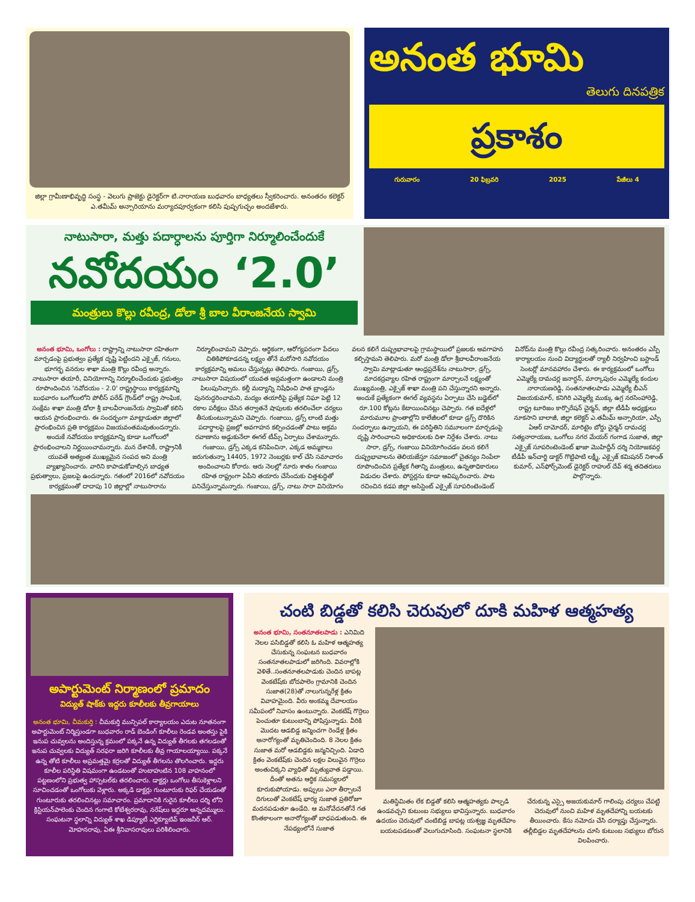జిల్లా గ్రామీణాభివృద్ధి సంస్థ - వెలుగు ప్రాజెక్టు డైరెక్టర్‌గా టి.నారాయణ బుధవారం బాధ్యతలు స్వీకరించారు. అనంతరం కలెక్టర్ ఎ.తమీమ్ అన్సారియాను మర్యాదపూర్వకంగా కలిసి పుష్పగుచ్ఛం అందజేశారు.
అనంత భూమి
తెలుగు దినపత్రిక
ప్రకాశం
గురువారం 20 ఫిబ్రవరి 2025 పేజీలు 4
నాటుసారా, మత్తు పదార్ధాలను పూర్తిగా నిర్మూలించేందుకే
నవోదయం ‘2.0’
మంత్రులు కొల్లు రవీంద్ర, డోలా శ్రీ బాల వీరాంజనేయ స్వామి
అనంత భూమి, ఒంగోలు : రాష్ట్రాన్ని నాటుసారా రహితంగా మార్చడంపై ప్రభుత్వం ప్రత్యేక దృష్టి పెట్టిందని ఎక్సైజ్, గనులు, భూగర్భ వనరుల శాఖా మంత్రి కొల్లు రవీంద్ర అన్నారు. నాటుసారా తయారీ, వినియోగాన్ని నిర్మూలించేందుకు ప్రభుత్వం రూపొందించిన 'నవోదయం - 2.0' రాష్ట్రస్థాయి కార్యక్రమాన్ని బుధవారం ఒంగోలులోని పోలీస్ పరేడ్ గ్రౌండ్‌లో రాష్ట్ర సాంఘిక, సంక్షేమ శాఖా మంత్రి డోలా శ్రీ బాలవీరాంజనేయ స్వామితో కలిసి ఆయన ప్రారంభించారు. ఈ సందర్భంగా మాట్లాడుతూ జిల్లాలో ప్రారంభించిన ప్రతి కార్యక్రమం విజయవంతమవుతుందన్నారు. అందుకే నవోదయం కార్యక్రమాన్ని కూడా ఒంగోలులో ప్రారంభించాలని నిర్ణయించామన్నారు. మన దేశానికీ, రాష్ట్రానికీ యువతే అత్యంత ముఖ్యమైన సంపద అని మంత్రి వ్యాఖ్యానించారు. వారిని కాపాడుకోవాల్సిన బాధ్యత ప్రభుత్వాలు, ప్రజలపై ఉందన్నారు. గతంలో 2016లో నవోదయం కార్యక్రమంతో దాదాపు 10 జిల్లాల్లో నాటుసారాను నిర్మూలించామని చెప్పారు. ఆర్థికంగా, ఆరోగ్యపరంగా పేదలు చితికిపోకూడదన్న లక్ష్యం తోనే మరోసారి నవోదయం కార్యక్రమాన్ని అమలు చేస్తున్నట్లు తెలిపారు. గంజాయి, డ్రగ్స్, నాటుసారా విషయంలో యువత అప్రమత్తంగా ఉండాలని మంత్రి పిలుపునిచ్చారు. కల్తీ మద్యాన్ని నిషేధించి పాత బ్రాండ్లను పునరుద్ధరించామని, మద్యం తయారీపై ప్రత్యేక నిఘా పెట్టి 12 రకాల పరీక్షలు చేసిన తర్వాతనే షాపులకు తరలించేలా చర్యలు తీసుకుంటున్నామని చెప్పారు. గంజాయి, డ్రగ్స్ లాంటి మత్తు పదార్థాలపై ప్రజల్లో అవగాహన కల్పించడంతో పాటు అక్రమ రవాణాను అడ్డుకునేలా ఈగల్ టీమ్స్ ఏర్పాటు చేశామన్నారు. గంజాయి, డ్రగ్స్ ఎక్కడ కనిపించినా, ఎక్కడ అమ్మకాలు జరుగుతున్నా 14405, 1972 నెంబర్లకు కాల్ చేసి సమాచారం అందించాలని కోరారు. ఆరు నెలల్లో నూరు శాతం గంజాయి రహిత రాష్ట్రంగా ఏపీని తయారు చేసేందుకు చిత్తశుద్ధితో పనిచేస్తున్నామన్నారు. గంజాయి, డ్రగ్స్, నాటు సారా వినియోగం వలన కలిగే దుష్ప్రభావాలపై గ్రామస్థాయిలో ప్రజలకు అవగాహన కల్పిస్తామని తెలిపారు. మరో మంత్రి డోలా శ్రీబాలవీరాంజనేయ స్వామి మాట్లాడుతూ ఆంధ్రప్రదేశ్‌ను నాటుసారా, డ్రగ్స్, మాదకద్రవ్యాల రహిత రాష్ట్రంగా మార్చాలనే లక్ష్యంతో ముఖ్యమంత్రి, ఎక్సైజ్ శాఖా మంత్రి పని చేస్తున్నారని అన్నారు. అందుకే ప్రత్యేకంగా ఈగల్ వ్యవస్థను ఏర్పాటు చేసి బడ్జెట్‌లో రూ.100 కోట్లను కేటాయించినట్లు చెప్పారు. గత ఐదేళ్లలో మారుమూల ప్రాంతాల్లోని కాలేజీలలో కూడా డ్రగ్స్ దొరికిన సందర్భాలు ఉన్నాయని, ఈ పరిస్థితిని సమూలంగా మార్చడంపై దృష్టి సారించాలని అధికారులకు దిశా నిర్దేశం చేశారు. నాటు సారా, డ్రగ్స్, గంజాయి వినియోగించడం వలన కలిగే దుష్ప్రభావాలను తెలియజేస్తూ సమాజంలో చైతన్యం నింపేలా రూపొందించిన ప్రత్యేక గీతాన్ని మంత్రులు, ఉన్నతాధికారులు విడుదల చేశారు. పోస్టర్లను కూడా ఆవిష్కరించారు. పాట రచించిన కడప జిల్లా అసిస్టెంట్ ఎక్సైజ్ సూపరింటెండెంట్ వినోద్‌ను మంత్రి కొల్లు రవీంద్ర సత్కరించారు. అనంతరం ఎస్పీ కార్యాలయం నుంచి విద్యార్థులతో ర్యాలీ నిర్వహించి బస్టాండ్ సెంటర్లో మానవహారం చేశారు. ఈ కార్యక్రమంలో ఒంగోలు ఎమ్మెల్యే దామచర్ల జనార్ధన్, మార్కాపురం ఎమ్మెల్యే కందుల నారాయణరెడ్డి, సంతనూతలపాడు ఎమ్మెల్యే బీఎన్ విజయకుమార్, కనిగిరి ఎమ్మెల్యే ముక్కు ఉగ్ర నరసింహారెడ్డి, రాష్ట్ర టూరిజం కార్పొరేషన్ చైర్మన్, జిల్లా టీడీపీ అధ్యక్షులు నూకసాని బాలాజీ, జిల్లా కలెక్టర్ ఎ.తమీమ్ అన్సారియా, ఎస్పీ ఏఆర్ దామోదర్, మారిటైం బోర్డు చైర్మన్ దామచర్ల సత్యనారాయణ, ఒంగోలు నగర మేయర్ గంగాడ సుజాత, జిల్లా ఎక్సైజ్ సూపరింటెండెంట్ ఖాజా మొహిద్దీన్ దర్శి నియోజకవర్గ టీడీపీ ఇన్‌చార్జి డాక్టర్ గొట్టిపాటి లక్ష్మీ, ఎక్సైజ్ కమిషనర్ నిశాంత్ కుమార్, ఎన్‌ఫోర్స్‌మెంట్ డైరెక్టర్ రాహుల్ దేవ్ శర్మ తదితరులు పాల్గొన్నారు.
అపార్టుమెంట్ నిర్మాణంలో ప్రమాదం
విద్యుత్ షాక్‌కు ఇద్దరు కూలీలకు తీవ్రగాయాలు
అనంత భూమి, చీమకుర్తి : చీమకుర్తి మున్సిపల్ కార్యాలయం ఎదుట నూతనంగా అపార్టుమెంట్ నిర్మిస్తుండగా బుధవారం రాడ్ బెండింగ్ కూలీలు రెండవ అంతస్తు పైకి ఇనుప చువ్వలను అందిస్తున్న క్రమంలో పక్కనే ఉన్న విద్యుత్ తీగలకు తగలడంతో ఇనుప చువ్వలకు విద్యుత్ సరఫరా జరిగి కూలీలకు తీవ్ర గాయాలయ్యాయి. పక్కనే ఉన్న తోటి కూలీలు అప్రమత్తమై కర్రలతో విద్యుత్ తీగలను తొలగించారు. ఇద్దరు కూలీల పరిస్థితి విషమంగా ఉండటంతో హుటాహుటిన 108 వాహనంలో పట్టణంలోని ప్రభుత్వ హాస్పటల్‌కు తరలించారు. డాక్టర్లు ఒంగోలు తీసుకెళ్లాలని సూచించడంతో ఒంగోలుకు వెళ్లారు. అక్కడి డాక్టర్లు గుంటూరుకు రిఫర్ చేయడంతో గుంటూరుకు తరలించినట్లు సమాచారం. ప్రమాదానికి గురైన కూలీలు దర్శి లోని క్రిస్టియన్‌పాలెంకు చెందిన గంగాటి కోటేశ్వరరావు, నరేష్‌లు ఇద్దరూ అన్నదమ్ములు. సంఘటనా స్థలాన్ని విద్యుత్ శాఖ డిప్యూటీ ఎగ్జిక్యూటివ్ ఇంజనీర్ ఆర్. మోహనరావు, ఏఈ శ్రీనివాసరావులు పరిశీలించారు.
చంటి బిడ్డతో కలిసి చెరువులో దూకి మహిళ ఆత్మహత్య
అనంత భూమి, సంతనూతలపాడు : ఎనిమిది నెలల పసిబిడ్డతో కలిసి ఓ మహిళ ఆత్మహత్య చేసుకున్న సంఘటన బుధవారం సంతనూతలపాడులో జరిగింది. వివరాల్లోకి వెళితే..సంతనూతలపాడుకు చెందిన బాపట్ల వెంకటేష్‌కు బోదపాలెం గ్రామానికి చెందిన సుజాత(28)తో నాలుగున్నరేళ్ల క్రితం వివాహమైంది. వీరు అంకమ్మ దేవాలయం సమీపంలో నివాసం ఉంటున్నారు. వెంకటేష్ గొర్రెలు పెంచుతూ కుటుంబాన్ని పోషిస్తున్నాడు. వీరికి మొదట ఆడబిడ్డ జన్మించగా రెండేళ్ల క్రితం అనారోగ్యంతో మృతిచెందింది. 8 నెలల క్రితం సుజాత మరో ఆడబిడ్డకు జన్మనిచ్చింది. ఏడాది క్రితం వెంకటేష్‌కు చెందిన లక్షల విలువైన గొర్రెలు అంతుచిక్కని వ్యాధితో మృత్యువాత పడ్డాయి. దీంతో అతను ఆర్థిక సమస్యలలో కూరుకుపోయాడు. అప్పులు ఎలా తీర్చాలనే దిగులుతో వెంకటేష్ భార్య సుజాత ప్రతిరోజూ మదనపడుతూ ఉండేది. ఆ మనోవేదనతోనే గత కొంతకాలంగా అనారోగ్యంతో బాధపడుతుంది. ఈ నేపథ్యంలోనే సుజాత
మతిస్థిమితం లేక బిడ్డతో కలిసి ఆత్మహత్యకు పాల్పడి ఉండవచ్చని కుటుంబ సభ్యులు భావిస్తున్నారు. బుధవారం ఉదయం చెరువులో చంటిబిడ్డ బాపట్ల యశ్వజ్ఞ మృతదేహం బయటపడటంతో వెలుగుచూసింది. సంఘటనా స్థలానికి
చేరుకున్న ఎస్సై అజయకుమార్ గాలింపు చర్యలు చేపట్టి చెరువులో నుంచి మహిళ మృతదేహాన్ని బయటకు తీయించారు. కేసు నమోదు చేసి దర్యాప్తు చేస్తున్నారు. తల్లీబిడ్డల మృతదేహాలను చూసి కుటుంబ సభ్యులు బోరున విలపించారు.